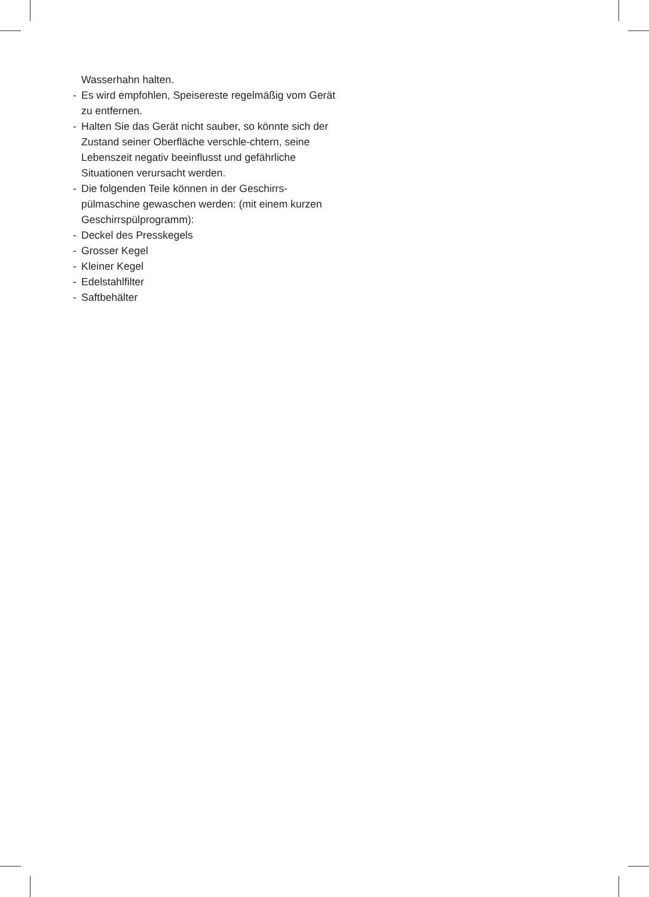Wasserhahn halten.
- Es wird empfohlen, Speisereste regelmäßig vom Gerät zu entfernen.
- Halten Sie das Gerät nicht sauber, so könnte sich der Zustand seiner Oberfläche verschle-chtern, seine Lebenszeit negativ beeinflusst und gefährliche Situationen verursacht werden.
- Die folgenden Teile können in der Geschirrs-pülmaschine gewaschen werden: (mit einem kurzen Geschirrspülprogramm):
- Deckel des Presskegels
- Grosser Kegel
- Kleiner Kegel
- Edelstahlfilter
- Saftbehälter